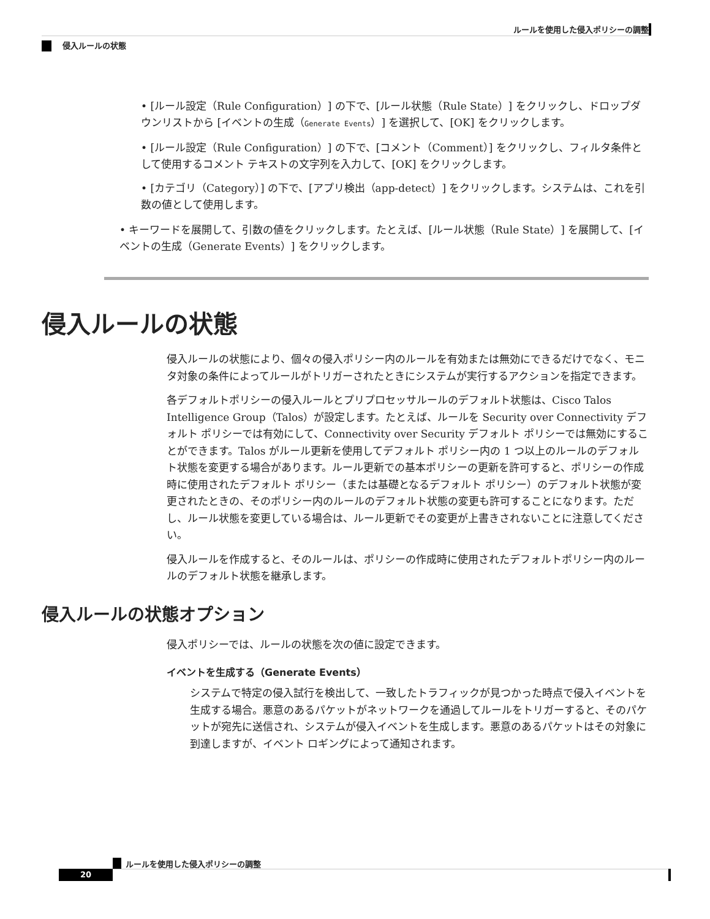ルールを使用した侵入ポリシーの調整
侵入ルールの状態
• [ルール設定（Rule Configuration）] の下で、[ルール状態（Rule State）] をクリックし、ドロップダウンリストから [イベントの生成（Generate Events）] を選択して、[OK] をクリックします。
• [ルール設定（Rule Configuration）] の下で、[コメント（Comment）] をクリックし、フィルタ条件として使用するコメント テキストの文字列を入力して、[OK] をクリックします。
• [カテゴリ（Category）] の下で、[アプリ検出（app-detect）] をクリックします。システムは、これを引数の値として使用します。
• キーワードを展開して、引数の値をクリックします。たとえば、[ルール状態（Rule State）] を展開して、[イベントの生成（Generate Events）] をクリックします。
侵入ルールの状態
侵入ルールの状態により、個々の侵入ポリシー内のルールを有効または無効にできるだけでなく、モニタ対象の条件によってルールがトリガーされたときにシステムが実行するアクションを指定できます。
各デフォルトポリシーの侵入ルールとプリプロセッサルールのデフォルト状態は、Cisco Talos Intelligence Group（Talos）が設定します。たとえば、ルールを Security over Connectivity デフォルト ポリシーでは有効にして、Connectivity over Security デフォルト ポリシーでは無効にすることができます。Talos がルール更新を使用してデフォルト ポリシー内の 1 つ以上のルールのデフォルト状態を変更する場合があります。ルール更新での基本ポリシーの更新を許可すると、ポリシーの作成時に使用されたデフォルト ポリシー（または基礎となるデフォルト ポリシー）のデフォルト状態が変更されたときの、そのポリシー内のルールのデフォルト状態の変更も許可することになります。ただし、ルール状態を変更している場合は、ルール更新でその変更が上書きされないことに注意してください。
侵入ルールを作成すると、そのルールは、ポリシーの作成時に使用されたデフォルトポリシー内のルールのデフォルト状態を継承します。
侵入ルールの状態オプション
侵入ポリシーでは、ルールの状態を次の値に設定できます。
イベントを生成する（Generate Events）
システムで特定の侵入試行を検出して、一致したトラフィックが見つかった時点で侵入イベントを生成する場合。悪意のあるパケットがネットワークを通過してルールをトリガーすると、そのパケットが宛先に送信され、システムが侵入イベントを生成します。悪意のあるパケットはその対象に到達しますが、イベント ロギングによって通知されます。
ルールを使用した侵入ポリシーの調整
20